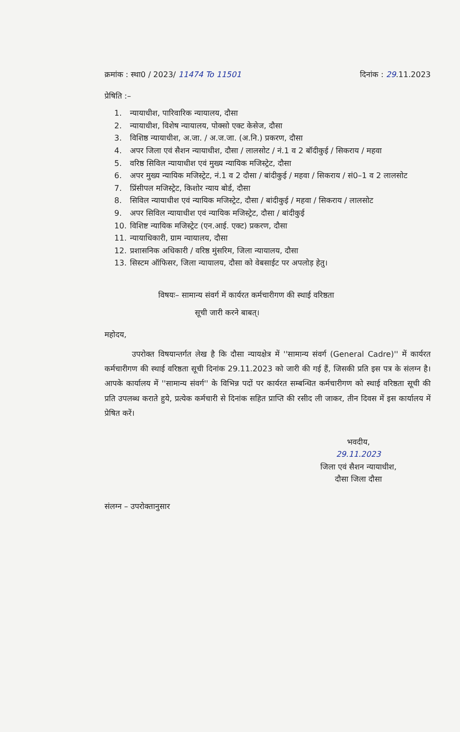क्रमांक : स्था0 / 2023/ 11474 To 11501
दिनांक : 29.11.2023
प्रेषिति :–
1. न्यायाधीश, पारिवारिक न्यायालय, दौसा
2. न्यायाधीश, विशेष न्यायालय, पोक्सो एक्ट केसेज, दौसा
3. विशिष्ठ न्यायाधीश, अ.जा. / अ.ज.जा. (अ.नि.) प्रकरण, दौसा
4. अपर जिला एवं सैशन न्यायाधीश, दौसा / लालसोट / नं.1 व 2 बॉदीकुई / सिकराय / महवा
5. वरिष्ठ सिविल न्यायाधीश एवं मुख्य न्यायिक मजिस्ट्रेट, दौसा
6. अपर मुख्य न्यायिक मजिस्ट्रेट, नं.1 व 2 दौसा / बांदीकुई / महवा / सिकराय / सं0–1 व 2 लालसोट
7. प्रिंसीपल मजिस्ट्रेट, किशोर न्याय बोर्ड, दौसा
8. सिविल न्यायाधीश एवं न्यायिक मजिस्ट्रेट, दौसा / बांदीकुई / महवा / सिकराय / लालसोट
9. अपर सिविल न्यायाधीश एवं न्यायिक मजिस्ट्रेट, दौसा / बांदीकुई
10. विशिष्ट न्यायिक मजिस्ट्रेट (एन.आई. एक्ट) प्रकरण, दौसा
11. न्यायाधिकारी, ग्राम न्यायालय, दौसा
12. प्रशासनिक अधिकारी / वरिष्ठ मुंसरिम, जिला न्यायालय, दौसा
13. सिस्टम ऑफिसर, जिला न्यायालय, दौसा को वेबसाईट पर अपलोड़ हेतु।
विषयः– सामान्य संवर्ग में कार्यरत कर्मचारीगण की स्थाई वरिष्ठता
सूची जारी करने बाबत्।
महोदय,
उपरोक्त विषयान्तर्गत लेख है कि दौसा न्यायक्षेत्र में ''सामान्य संवर्ग (General Cadre)'' में कार्यरत कर्मचारीगण की स्थाई वरिष्ठता सूची दिनांक 29.11.2023 को जारी की गई हैं, जिसकी प्रति इस पत्र के संलग्न है। आपके कार्यालय में ''सामान्य संवर्ग'' के विभिन्न पदों पर कार्यरत सम्बन्धित कर्मचारीगण को स्थाई वरिष्ठता सूची की प्रति उपलब्ध कराते हुये, प्रत्येक कर्मचारी से दिनांक सहित प्राप्ति की रसीद ली जाकर, तीन दिवस में इस कार्यालय में प्रेषित करें।
भवदीय,
29.11.2023
जिला एवं सैशन न्यायाधीश,
दौसा जिला दौसा
संलग्न – उपरोक्तानुसार